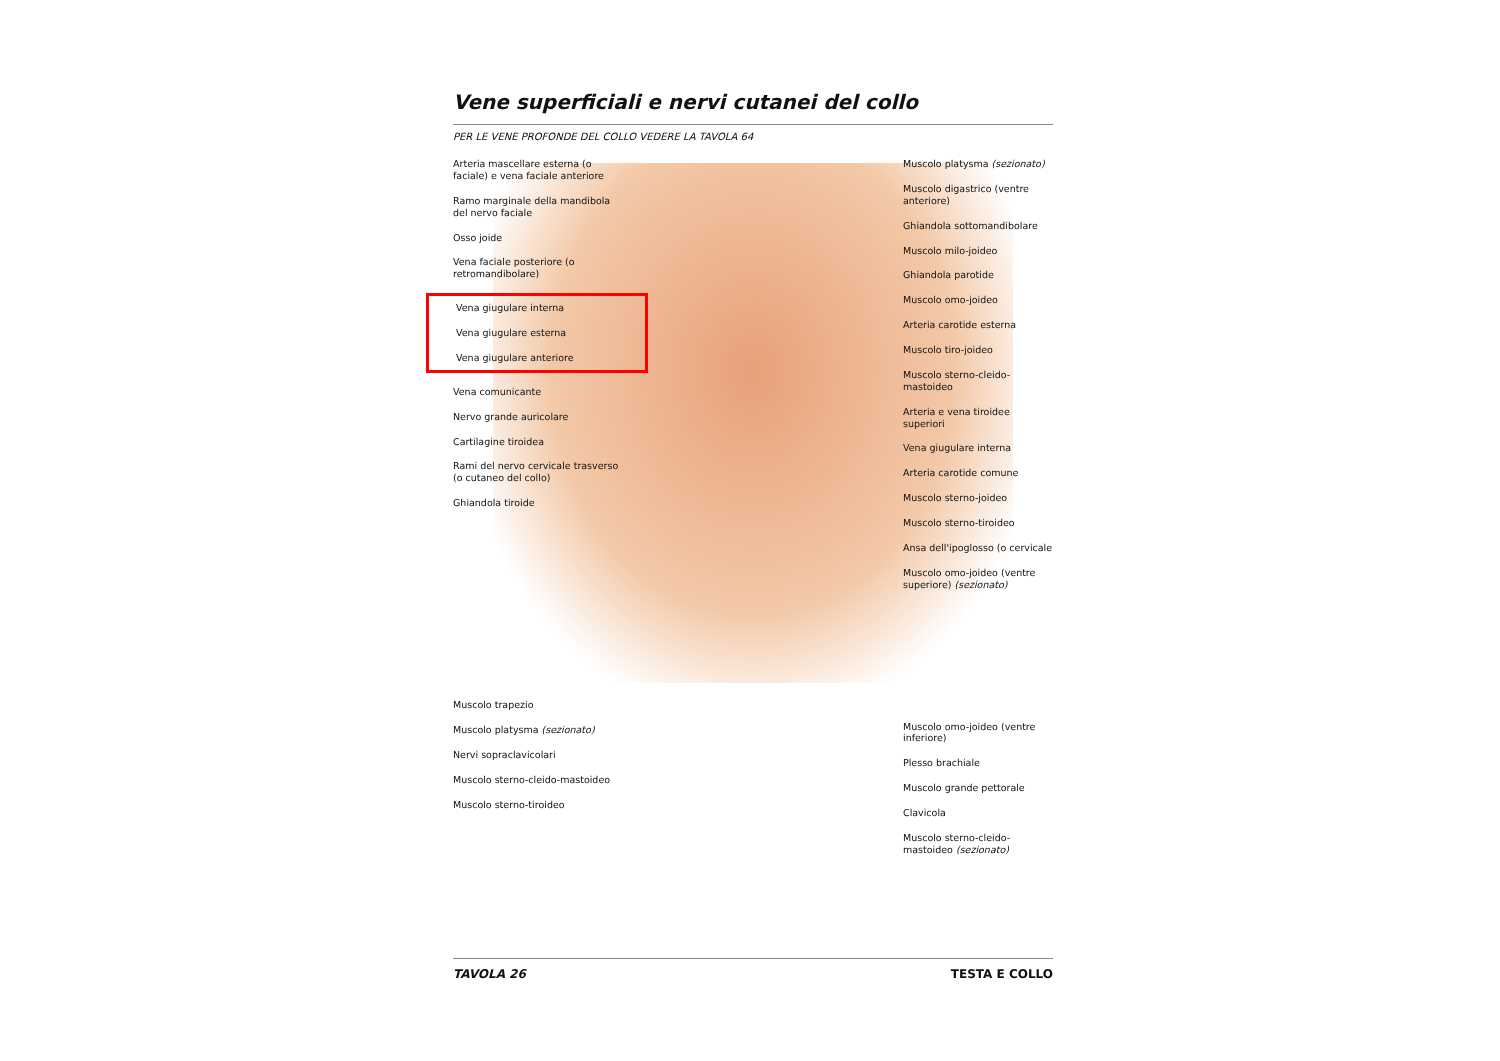Vene superficiali e nervi cutanei del collo
PER LE VENE PROFONDE DEL COLLO VEDERE LA TAVOLA 64
Arteria mascellare esterna (o faciale) e vena faciale anteriore
Ramo marginale della mandibola del nervo faciale
Osso joide
Vena faciale posteriore (o retromandibolare)
Vena giugulare interna
Vena giugulare esterna
Vena giugulare anteriore
Vena comunicante
Nervo grande auricolare
Cartilagine tiroidea
Rami del nervo cervicale trasverso (o cutaneo del collo)
Ghiandola tiroide
Muscolo trapezio
Muscolo platysma (sezionato)
Nervi sopraclavicolari
Muscolo sterno-cleido-mastoideo
Muscolo sterno-tiroideo
Muscolo platysma (sezionato)
Muscolo digastrico (ventre anteriore)
Ghiandola sottomandibolare
Muscolo milo-joideo
Ghiandola parotide
Muscolo omo-joideo
Arteria carotide esterna
Muscolo tiro-joideo
Muscolo sterno-cleido-mastoideo
Arteria e vena tiroidee superiori
Vena giugulare interna
Arteria carotide comune
Muscolo sterno-joideo
Muscolo sterno-tiroideo
Ansa dell'ipoglosso (o cervicale
Muscolo omo-joideo (ventre superiore) (sezionato)
Muscolo omo-joideo (ventre inferiore)
Plesso brachiale
Muscolo grande pettorale
Clavicola
Muscolo sterno-cleido-mastoideo (sezionato)
TAVOLA 26 TESTA E COLLO